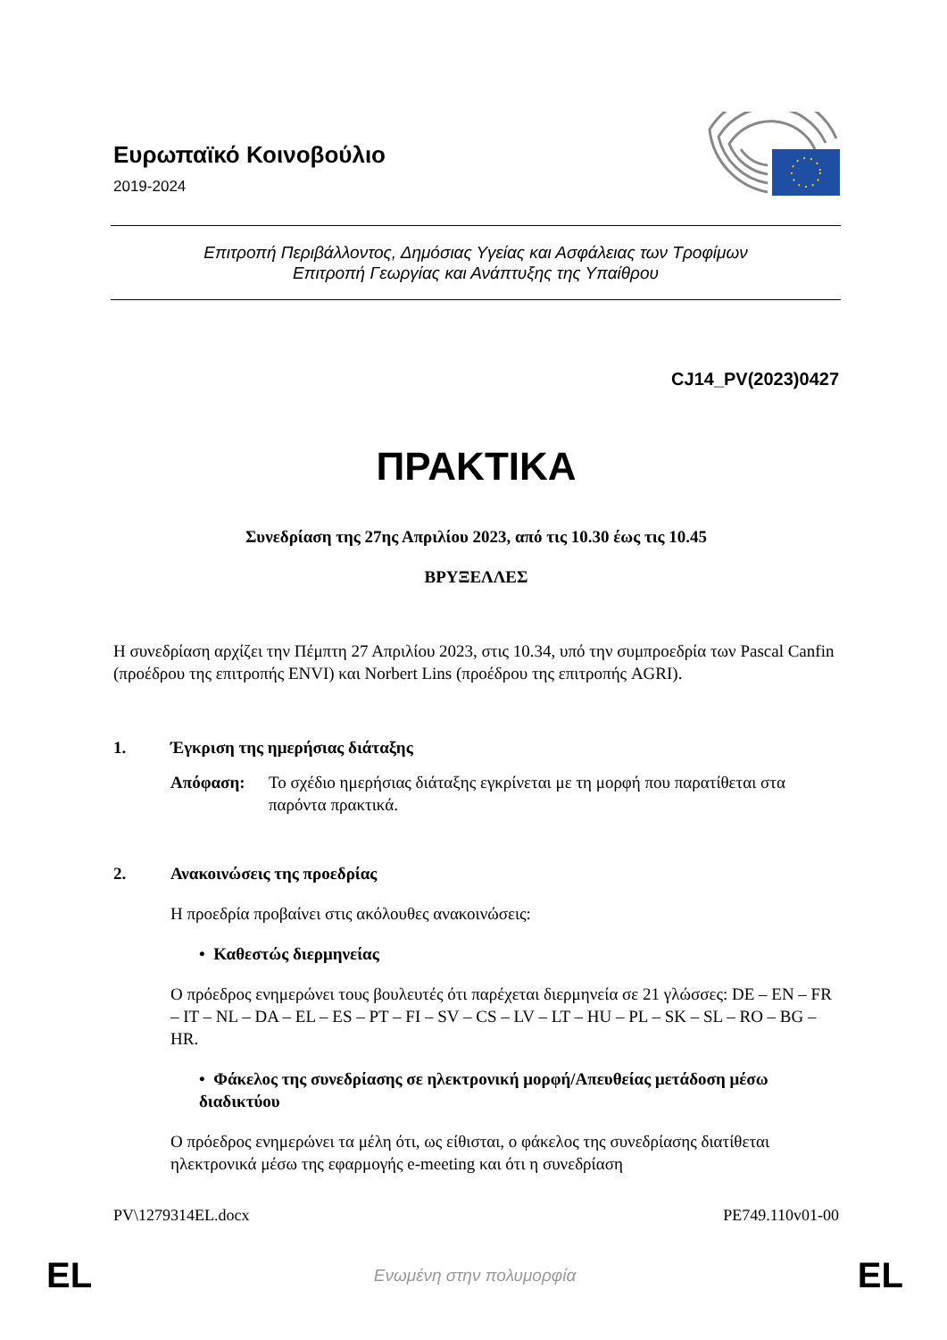Ευρωπαϊκό Κοινοβούλιο
2019-2024
Επιτροπή Περιβάλλοντος, Δημόσιας Υγείας και Ασφάλειας των Τροφίμων
Επιτροπή Γεωργίας και Ανάπτυξης της Υπαίθρου
CJ14_PV(2023)0427
ΠΡΑΚΤΙΚΑ
Συνεδρίαση της 27ης Απριλίου 2023, από τις 10.30 έως τις 10.45
ΒΡΥΞΕΛΛΕΣ
Η συνεδρίαση αρχίζει την Πέμπτη 27 Απριλίου 2023, στις 10.34, υπό την συμπροεδρία των Pascal Canfin (προέδρου της επιτροπής ENVI) και Norbert Lins (προέδρου της επιτροπής AGRI).
1. Έγκριση της ημερήσιας διάταξης
Απόφαση: Το σχέδιο ημερήσιας διάταξης εγκρίνεται με τη μορφή που παρατίθεται στα παρόντα πρακτικά.
2. Ανακοινώσεις της προεδρίας
Η προεδρία προβαίνει στις ακόλουθες ανακοινώσεις:
• Καθεστώς διερμηνείας
Ο πρόεδρος ενημερώνει τους βουλευτές ότι παρέχεται διερμηνεία σε 21 γλώσσες: DE – EN – FR – IT – NL – DA – EL – ES – PT – FI – SV – CS – LV – LT – HU – PL – SK – SL – RO – BG – HR.
• Φάκελος της συνεδρίασης σε ηλεκτρονική μορφή/Απευθείας μετάδοση μέσω διαδικτύου
Ο πρόεδρος ενημερώνει τα μέλη ότι, ως είθισται, ο φάκελος της συνεδρίασης διατίθεται ηλεκτρονικά μέσω της εφαρμογής e-meeting και ότι η συνεδρίαση
PV\1279314EL.docx PE749.110v01-00
EL Ενωμένη στην πολυμορφία EL